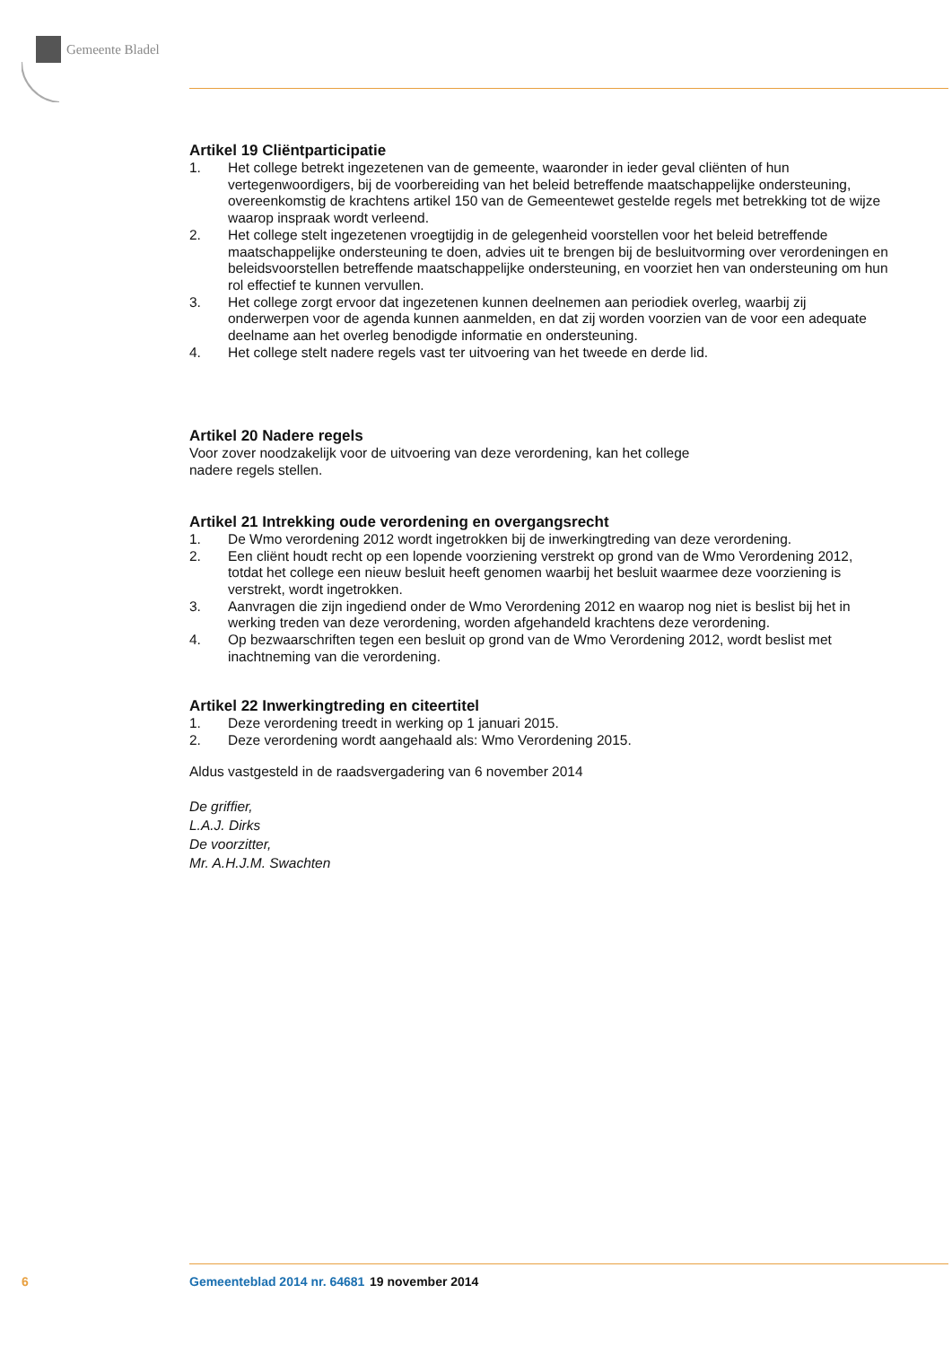Gemeente Bladel
Artikel 19 Cliëntparticipatie
1. Het college betrekt ingezetenen van de gemeente, waaronder in ieder geval cliënten of hun vertegenwoordigers, bij de voorbereiding van het beleid betreffende maatschappelijke ondersteuning, overeenkomstig de krachtens artikel 150 van de Gemeentewet gestelde regels met betrekking tot de wijze waarop inspraak wordt verleend.
2. Het college stelt ingezetenen vroegtijdig in de gelegenheid voorstellen voor het beleid betreffende maatschappelijke ondersteuning te doen, advies uit te brengen bij de besluitvorming over verordeningen en beleidsvoorstellen betreffende maatschappelijke ondersteuning, en voorziet hen van ondersteuning om hun rol effectief te kunnen vervullen.
3. Het college zorgt ervoor dat ingezetenen kunnen deelnemen aan periodiek overleg, waarbij zij onderwerpen voor de agenda kunnen aanmelden, en dat zij worden voorzien van de voor een adequate deelname aan het overleg benodigde informatie en ondersteuning.
4. Het college stelt nadere regels vast ter uitvoering van het tweede en derde lid.
Artikel 20 Nadere regels
Voor zover noodzakelijk voor de uitvoering van deze verordening, kan het college
nadere regels stellen.
Artikel 21 Intrekking oude verordening en overgangsrecht
1. De Wmo verordening 2012 wordt ingetrokken bij de inwerkingtreding van deze verordening.
2. Een cliënt houdt recht op een lopende voorziening verstrekt op grond van de Wmo Verordening 2012, totdat het college een nieuw besluit heeft genomen waarbij het besluit waarmee deze voorziening is verstrekt, wordt ingetrokken.
3. Aanvragen die zijn ingediend onder de Wmo Verordening 2012 en waarop nog niet is beslist bij het in werking treden van deze verordening, worden afgehandeld krachtens deze verordening.
4. Op bezwaarschriften tegen een besluit op grond van de Wmo Verordening 2012, wordt beslist met inachtneming van die verordening.
Artikel 22 Inwerkingtreding en citeertitel
1. Deze verordening treedt in werking op 1 januari 2015.
2. Deze verordening wordt aangehaald als: Wmo Verordening 2015.
Aldus vastgesteld in de raadsvergadering van 6 november 2014
De griffier,
L.A.J. Dirks
De voorzitter,
Mr. A.H.J.M. Swachten
6 Gemeenteblad 2014 nr. 64681 19 november 2014